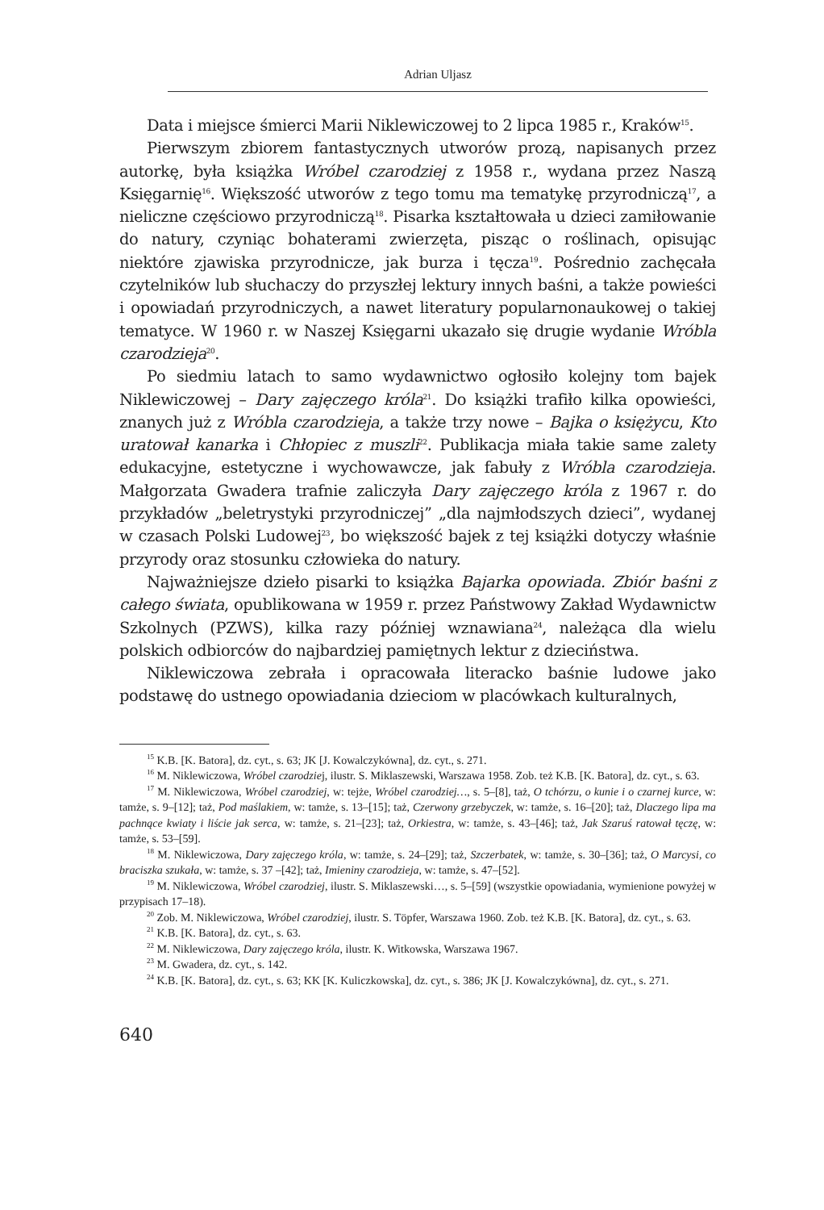Adrian Uljasz
Data i miejsce śmierci Marii Niklewiczowej to 2 lipca 1985 r., Kraków<sup>15</sup>.
Pierwszym zbiorem fantastycznych utworów prozą, napisanych przez autorkę, była książka Wróbel czarodziej z 1958 r., wydana przez Naszą Księgarnię<sup>16</sup>. Większość utworów z tego tomu ma tematykę przyrodniczą<sup>17</sup>, a nieliczne częściowo przyrodniczą<sup>18</sup>. Pisarka kształtowała u dzieci zamiłowanie do natury, czyniąc bohaterami zwierzęta, pisząc o roślinach, opisując niektóre zjawiska przyrodnicze, jak burza i tęcza<sup>19</sup>. Pośrednio zachęcała czytelników lub słuchaczy do przyszłej lektury innych baśni, a także powieści i opowiadań przyrodniczych, a nawet literatury popularnonaukowej o takiej tematyce. W 1960 r. w Naszej Księgarni ukazało się drugie wydanie Wróbla czarodzieja<sup>20</sup>.
Po siedmiu latach to samo wydawnictwo ogłosiło kolejny tom bajek Niklewiczowej – Dary zajęczego króla<sup>21</sup>. Do książki trafiło kilka opowieści, znanych już z Wróbla czarodzieja, a także trzy nowe – Bajka o księżycu, Kto uratował kanarka i Chłopiec z muszli<sup>22</sup>. Publikacja miała takie same zalety edukacyjne, estetyczne i wychowawcze, jak fabuły z Wróbla czarodzieja. Małgorzata Gwadera trafnie zaliczyła Dary zajęczego króla z 1967 r. do przykładów „beletrystyki przyrodniczej” „dla najmłodszych dzieci”, wydanej w czasach Polski Ludowej<sup>23</sup>, bo większość bajek z tej książki dotyczy właśnie przyrody oraz stosunku człowieka do natury.
Najważniejsze dzieło pisarki to książka Bajarka opowiada. Zbiór baśni z całego świata, opublikowana w 1959 r. przez Państwowy Zakład Wydawnictw Szkolnych (PZWS), kilka razy później wznawiana<sup>24</sup>, należąca dla wielu polskich odbiorców do najbardziej pamiętnych lektur z dzieciństwa.
Niklewiczowa zebrała i opracowała literacko baśnie ludowe jako podstawę do ustnego opowiadania dzieciom w placówkach kulturalnych,
<sup>15</sup> K.B. [K. Batora], dz. cyt., s. 63; JK [J. Kowalczykówna], dz. cyt., s. 271.
<sup>16</sup> M. Niklewiczowa, Wróbel czarodziej, ilustr. S. Miklaszewski, Warszawa 1958. Zob. też K.B. [K. Batora], dz. cyt., s. 63.
<sup>17</sup> M. Niklewiczowa, Wróbel czarodziej, w: tejże, Wróbel czarodziej…, s. 5–[8], taż, O tchórzu, o kunie i o czarnej kurce, w: tamże, s. 9–[12]; taż, Pod maślakiem, w: tamże, s. 13–[15]; taż, Czerwony grzebyczek, w: tamże, s. 16–[20]; taż, Dlaczego lipa ma pachnące kwiaty i liście jak serca, w: tamże, s. 21–[23]; taż, Orkiestra, w: tamże, s. 43–[46]; taż, Jak Szaruś ratował tęczę, w: tamże, s. 53–[59].
<sup>18</sup> M. Niklewiczowa, Dary zajęczego króla, w: tamże, s. 24–[29]; taż, Szczerbatek, w: tamże, s. 30–[36]; taż, O Marcysi, co braciszka szukała, w: tamże, s. 37 –[42]; taż, Imieniny czarodzieja, w: tamże, s. 47–[52].
<sup>19</sup> M. Niklewiczowa, Wróbel czarodziej, ilustr. S. Miklaszewski…, s. 5–[59] (wszystkie opowiadania, wymienione powyżej w przypisach 17–18).
<sup>20</sup> Zob. M. Niklewiczowa, Wróbel czarodziej, ilustr. S. Töpfer, Warszawa 1960. Zob. też K.B. [K. Batora], dz. cyt., s. 63.
<sup>21</sup> K.B. [K. Batora], dz. cyt., s. 63.
<sup>22</sup> M. Niklewiczowa, Dary zajęczego króla, ilustr. K. Witkowska, Warszawa 1967.
<sup>23</sup> M. Gwadera, dz. cyt., s. 142.
<sup>24</sup> K.B. [K. Batora], dz. cyt., s. 63; KK [K. Kuliczkowska], dz. cyt., s. 386; JK [J. Kowalczykówna], dz. cyt., s. 271.
640